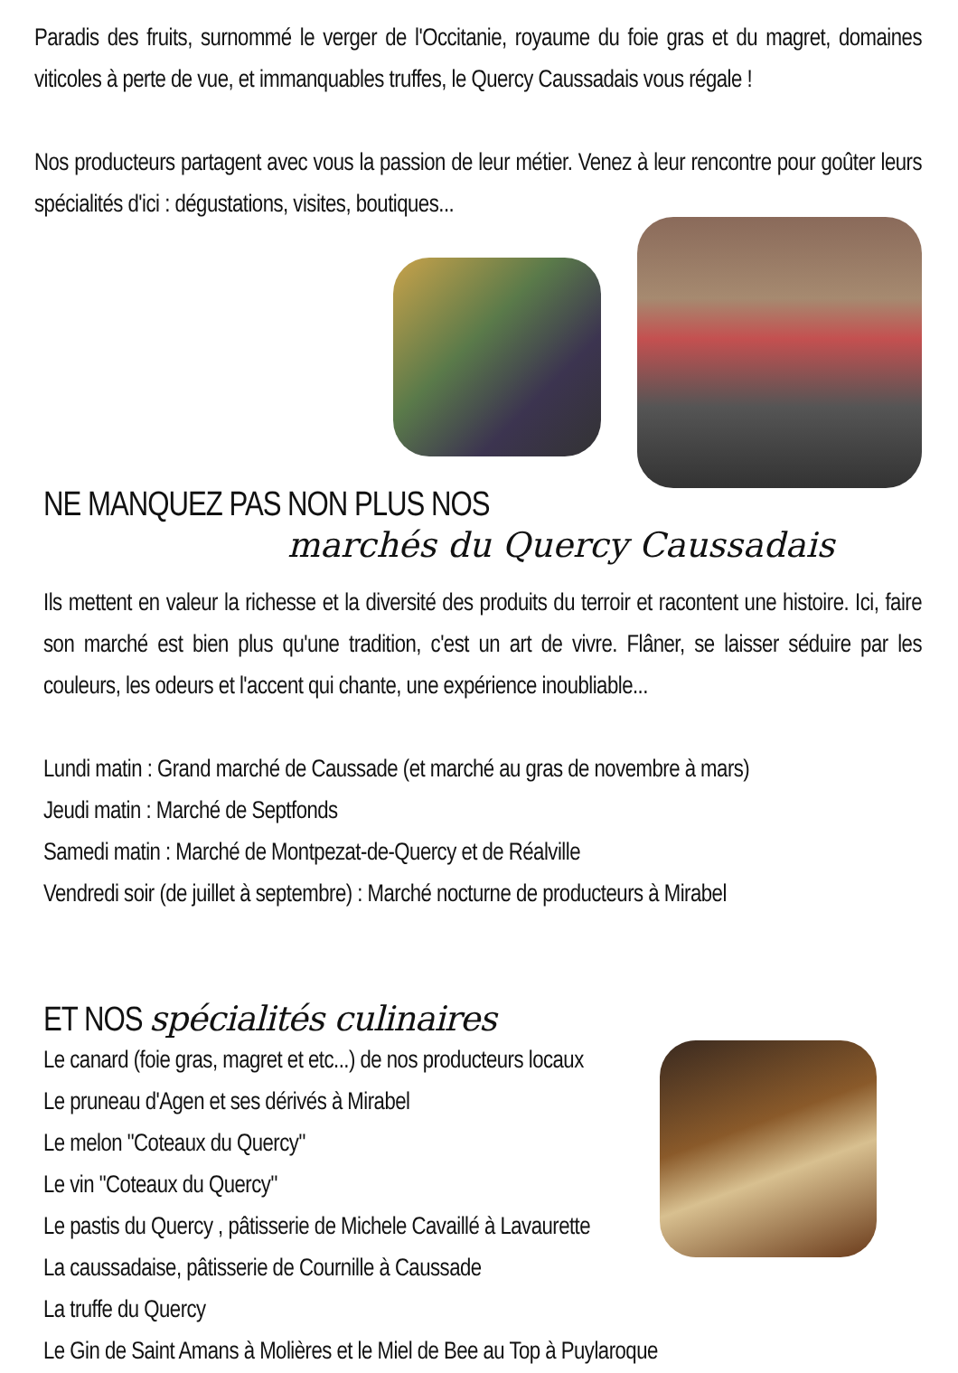Paradis des fruits, surnommé le verger de l'Occitanie, royaume du foie gras et du magret, domaines viticoles à perte de vue, et immanquables truffes, le Quercy Caussadais vous régale !
Nos producteurs partagent avec vous la passion de leur métier. Venez à leur rencontre pour goûter leurs spécialités d'ici : dégustations, visites, boutiques...
NE MANQUEZ PAS NON PLUS NOS
marchés du Quercy Caussadais
Ils mettent en valeur la richesse et la diversité des produits du terroir et racontent une histoire. Ici, faire son marché est bien plus qu'une tradition, c'est un art de vivre. Flâner, se laisser séduire par les couleurs, les odeurs et l'accent qui chante, une expérience inoubliable...
Lundi matin : Grand marché de Caussade (et marché au gras de novembre à mars)
Jeudi matin : Marché de Septfonds
Samedi matin : Marché de Montpezat-de-Quercy et de Réalville
Vendredi soir (de juillet à septembre) : Marché nocturne de producteurs à Mirabel
ET NOS spécialités culinaires
Le canard (foie gras, magret et etc...) de nos producteurs locaux
Le pruneau d'Agen et ses dérivés à Mirabel
Le melon "Coteaux du Quercy"
Le vin "Coteaux du Quercy"
Le pastis du Quercy , pâtisserie de Michele Cavaillé à Lavaurette
La caussadaise, pâtisserie de Cournille à Caussade
La truffe du Quercy
Le Gin de Saint Amans à Molières et le Miel de Bee au Top à Puylaroque